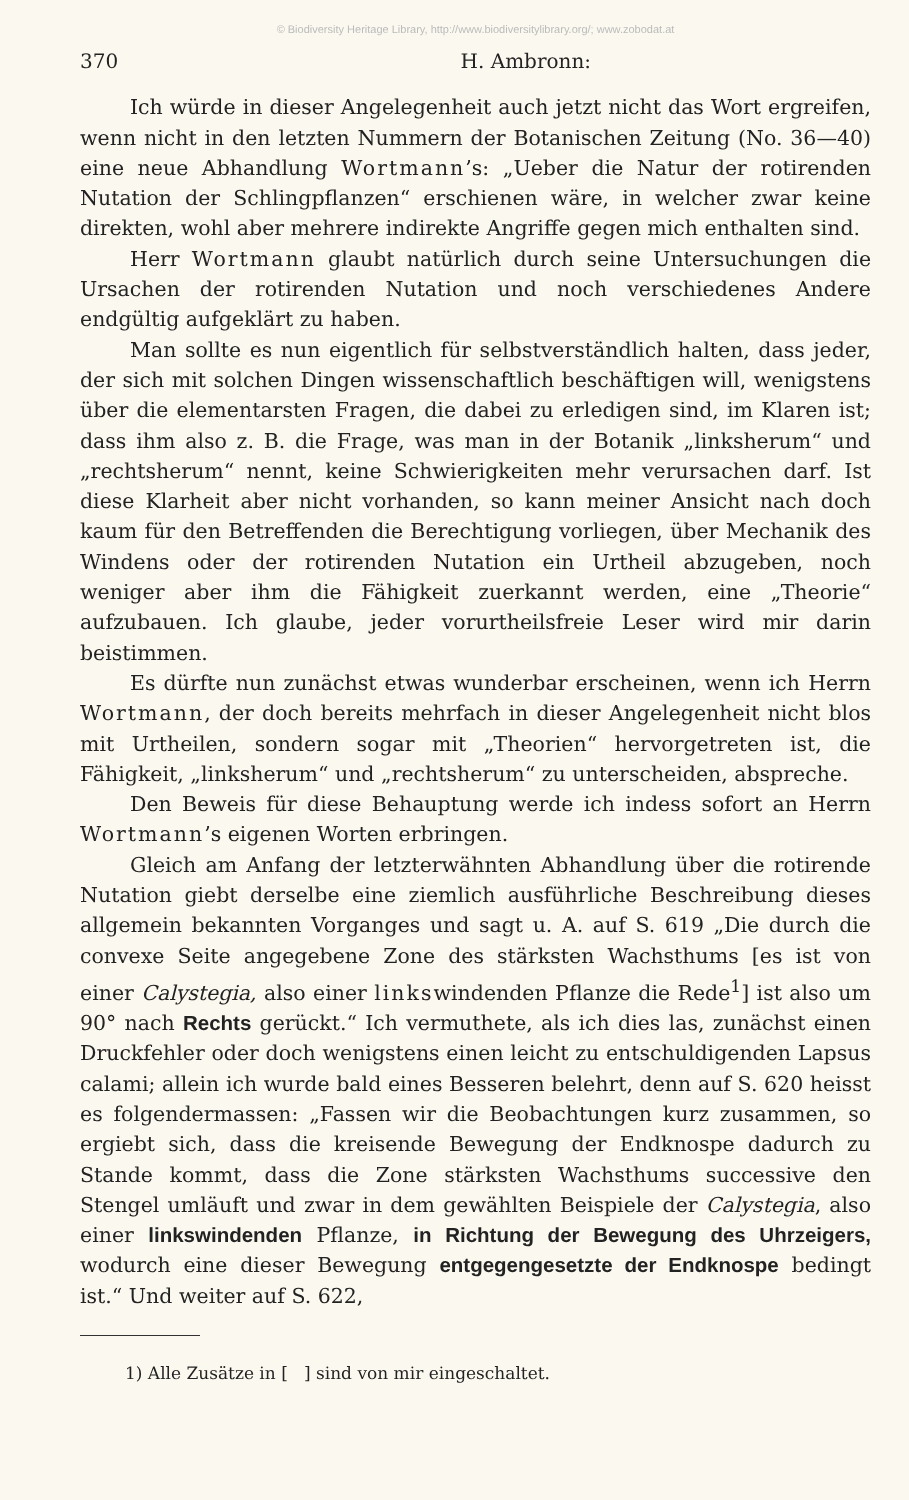© Biodiversity Heritage Library, http://www.biodiversitylibrary.org/; www.zobodat.at
370 H. Ambronn:
Ich würde in dieser Angelegenheit auch jetzt nicht das Wort ergreifen, wenn nicht in den letzten Nummern der Botanischen Zeitung (No. 36—40) eine neue Abhandlung Wortmann’s: „Ueber die Natur der rotirenden Nutation der Schlingpflanzen“ erschienen wäre, in welcher zwar keine direkten, wohl aber mehrere indirekte Angriffe gegen mich enthalten sind.
Herr Wortmann glaubt natürlich durch seine Untersuchungen die Ursachen der rotirenden Nutation und noch verschiedenes Andere endgültig aufgeklärt zu haben.
Man sollte es nun eigentlich für selbstverständlich halten, dass jeder, der sich mit solchen Dingen wissenschaftlich beschäftigen will, wenigstens über die elementarsten Fragen, die dabei zu erledigen sind, im Klaren ist; dass ihm also z. B. die Frage, was man in der Botanik „linksherum“ und „rechtsherum“ nennt, keine Schwierigkeiten mehr verursachen darf. Ist diese Klarheit aber nicht vorhanden, so kann meiner Ansicht nach doch kaum für den Betreffenden die Berechtigung vorliegen, über Mechanik des Windens oder der rotirenden Nutation ein Urtheil abzugeben, noch weniger aber ihm die Fähigkeit zuerkannt werden, eine „Theorie“ aufzubauen. Ich glaube, jeder vorurtheilsfreie Leser wird mir darin beistimmen.
Es dürfte nun zunächst etwas wunderbar erscheinen, wenn ich Herrn Wortmann, der doch bereits mehrfach in dieser Angelegenheit nicht blos mit Urtheilen, sondern sogar mit „Theorien“ hervorgetreten ist, die Fähigkeit, „linksherum“ und „rechtsherum“ zu unterscheiden, abspreche.
Den Beweis für diese Behauptung werde ich indess sofort an Herrn Wortmann’s eigenen Worten erbringen.
Gleich am Anfang der letzterwähnten Abhandlung über die rotirende Nutation giebt derselbe eine ziemlich ausführliche Beschreibung dieses allgemein bekannten Vorganges und sagt u. A. auf S. 619 „Die durch die convexe Seite angegebene Zone des stärksten Wachsthums [es ist von einer Calystegia, also einer linkswindenden Pflanze die Rede<sup>1</sup>] ist also um 90° nach Rechts gerückt.“ Ich vermuthete, als ich dies las, zunächst einen Druckfehler oder doch wenigstens einen leicht zu entschuldigenden Lapsus calami; allein ich wurde bald eines Besseren belehrt, denn auf S. 620 heisst es folgendermassen: „Fassen wir die Beobachtungen kurz zusammen, so ergiebt sich, dass die kreisende Bewegung der Endknospe dadurch zu Stande kommt, dass die Zone stärksten Wachsthums successive den Stengel umläuft und zwar in dem gewählten Beispiele der Calystegia, also einer linkswindenden Pflanze, in Richtung der Bewegung des Uhrzeigers, wodurch eine dieser Bewegung entgegengesetzte der Endknospe bedingt ist.“ Und weiter auf S. 622,
1) Alle Zusätze in [ ] sind von mir eingeschaltet.